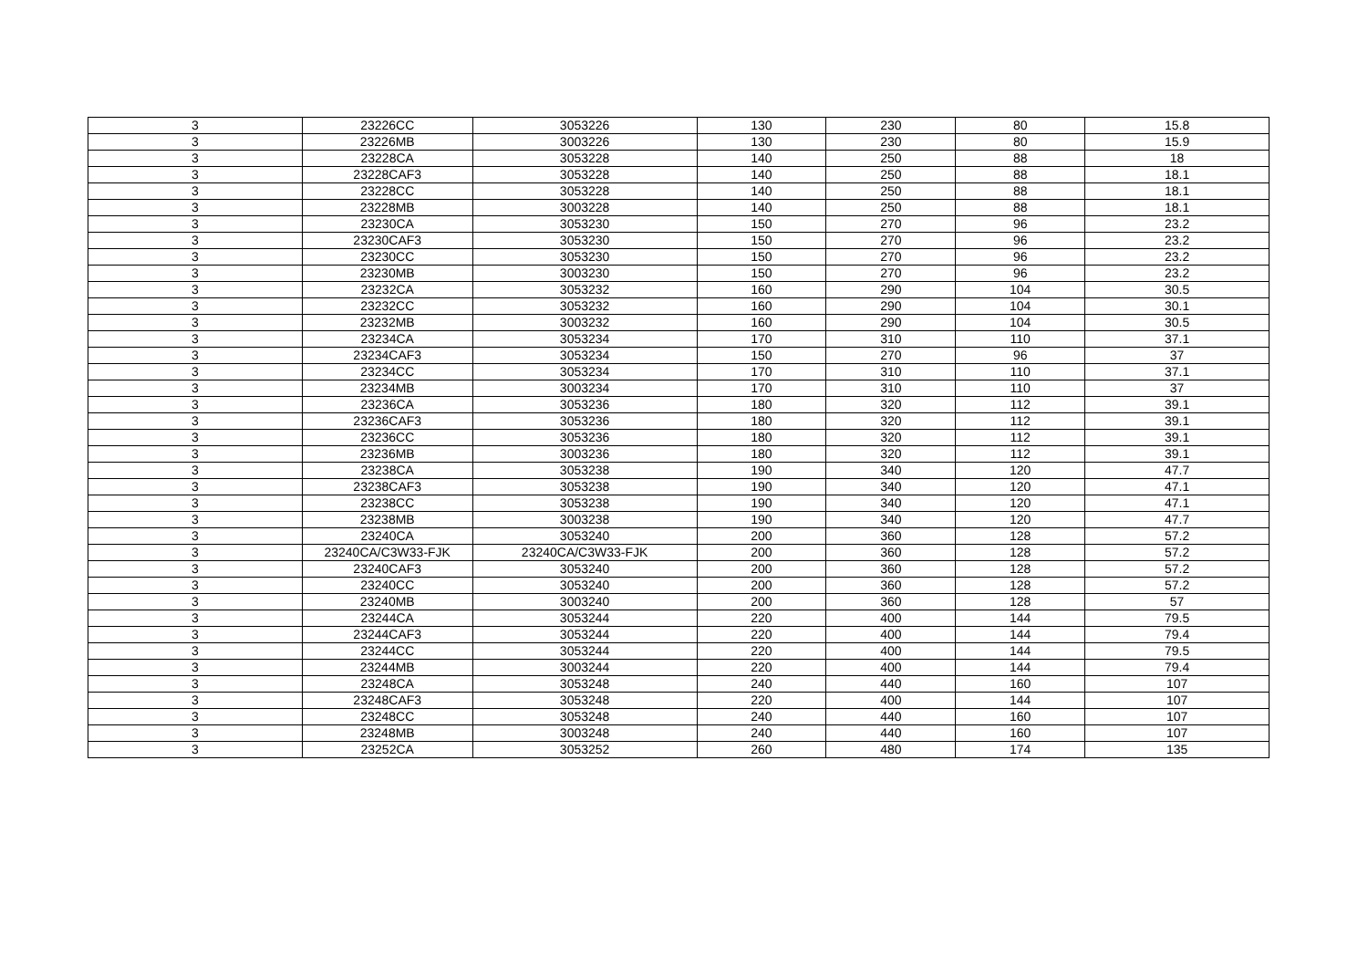| 3 | 23226CC | 3053226 | 130 | 230 | 80 | 15.8 |
| 3 | 23226MB | 3003226 | 130 | 230 | 80 | 15.9 |
| 3 | 23228CA | 3053228 | 140 | 250 | 88 | 18 |
| 3 | 23228CAF3 | 3053228 | 140 | 250 | 88 | 18.1 |
| 3 | 23228CC | 3053228 | 140 | 250 | 88 | 18.1 |
| 3 | 23228MB | 3003228 | 140 | 250 | 88 | 18.1 |
| 3 | 23230CA | 3053230 | 150 | 270 | 96 | 23.2 |
| 3 | 23230CAF3 | 3053230 | 150 | 270 | 96 | 23.2 |
| 3 | 23230CC | 3053230 | 150 | 270 | 96 | 23.2 |
| 3 | 23230MB | 3003230 | 150 | 270 | 96 | 23.2 |
| 3 | 23232CA | 3053232 | 160 | 290 | 104 | 30.5 |
| 3 | 23232CC | 3053232 | 160 | 290 | 104 | 30.1 |
| 3 | 23232MB | 3003232 | 160 | 290 | 104 | 30.5 |
| 3 | 23234CA | 3053234 | 170 | 310 | 110 | 37.1 |
| 3 | 23234CAF3 | 3053234 | 150 | 270 | 96 | 37 |
| 3 | 23234CC | 3053234 | 170 | 310 | 110 | 37.1 |
| 3 | 23234MB | 3003234 | 170 | 310 | 110 | 37 |
| 3 | 23236CA | 3053236 | 180 | 320 | 112 | 39.1 |
| 3 | 23236CAF3 | 3053236 | 180 | 320 | 112 | 39.1 |
| 3 | 23236CC | 3053236 | 180 | 320 | 112 | 39.1 |
| 3 | 23236MB | 3003236 | 180 | 320 | 112 | 39.1 |
| 3 | 23238CA | 3053238 | 190 | 340 | 120 | 47.7 |
| 3 | 23238CAF3 | 3053238 | 190 | 340 | 120 | 47.1 |
| 3 | 23238CC | 3053238 | 190 | 340 | 120 | 47.1 |
| 3 | 23238MB | 3003238 | 190 | 340 | 120 | 47.7 |
| 3 | 23240CA | 3053240 | 200 | 360 | 128 | 57.2 |
| 3 | 23240CA/C3W33-FJK | 23240CA/C3W33-FJK | 200 | 360 | 128 | 57.2 |
| 3 | 23240CAF3 | 3053240 | 200 | 360 | 128 | 57.2 |
| 3 | 23240CC | 3053240 | 200 | 360 | 128 | 57.2 |
| 3 | 23240MB | 3003240 | 200 | 360 | 128 | 57 |
| 3 | 23244CA | 3053244 | 220 | 400 | 144 | 79.5 |
| 3 | 23244CAF3 | 3053244 | 220 | 400 | 144 | 79.4 |
| 3 | 23244CC | 3053244 | 220 | 400 | 144 | 79.5 |
| 3 | 23244MB | 3003244 | 220 | 400 | 144 | 79.4 |
| 3 | 23248CA | 3053248 | 240 | 440 | 160 | 107 |
| 3 | 23248CAF3 | 3053248 | 220 | 400 | 144 | 107 |
| 3 | 23248CC | 3053248 | 240 | 440 | 160 | 107 |
| 3 | 23248MB | 3003248 | 240 | 440 | 160 | 107 |
| 3 | 23252CA | 3053252 | 260 | 480 | 174 | 135 |